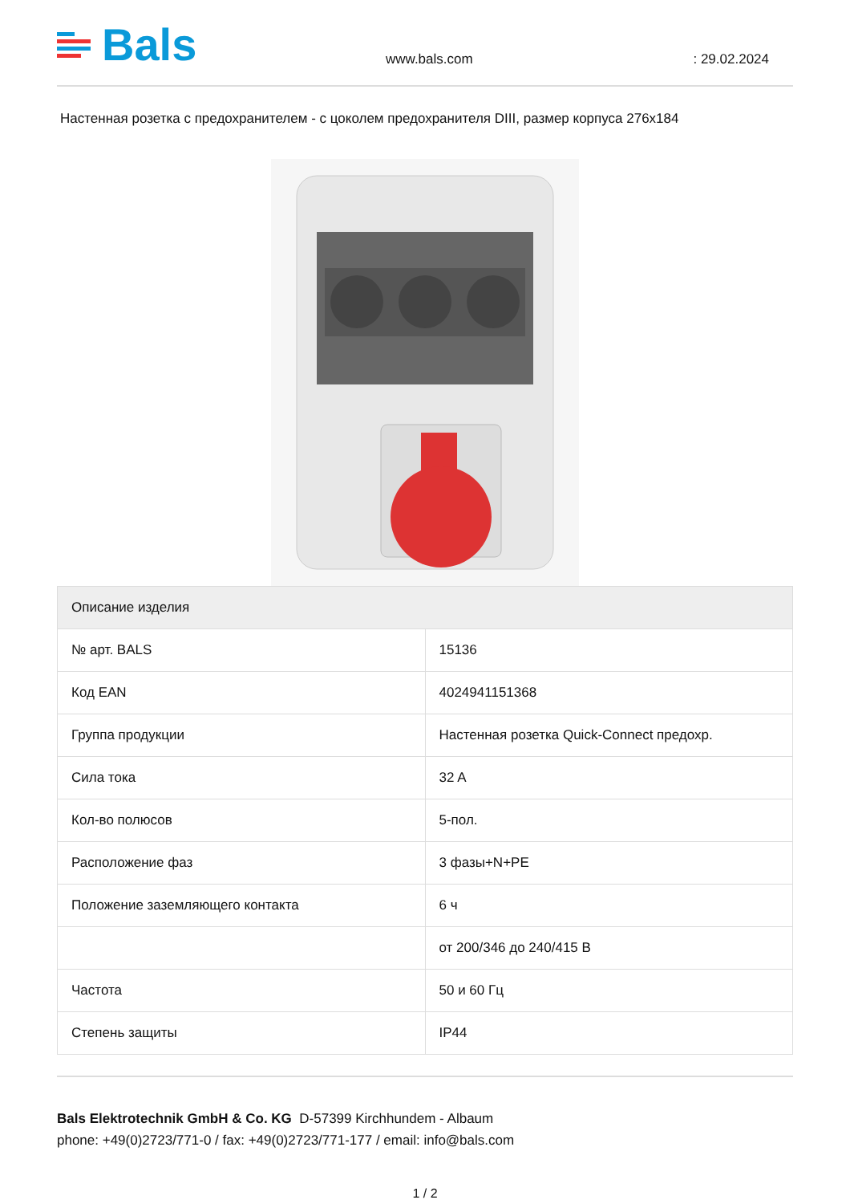Bals
www.bals.com
: 29.02.2024
Настенная розетка с предохранителем - с цоколем предохранителя DIII, размер корпуса 276x184
| Описание изделия | |
| --- | --- |
| № арт. BALS | 15136 |
| Код EAN | 4024941151368 |
| Группа продукции | Настенная розетка Quick-Connect предохр. |
| Сила тока | 32 A |
| Кол-во полюсов | 5-пол. |
| Расположение фаз | 3 фазы+N+PE |
| Положение заземляющего контакта | 6 ч |
| | от 200/346 до 240/415 В |
| Частота | 50 и 60 Гц |
| Степень защиты | IP44 |
Bals Elektrotechnik GmbH & Co. KG D-57399 Kirchhundem - Albaum
phone: +49(0)2723/771-0 / fax: +49(0)2723/771-177 / email: info@bals.com
1 / 2